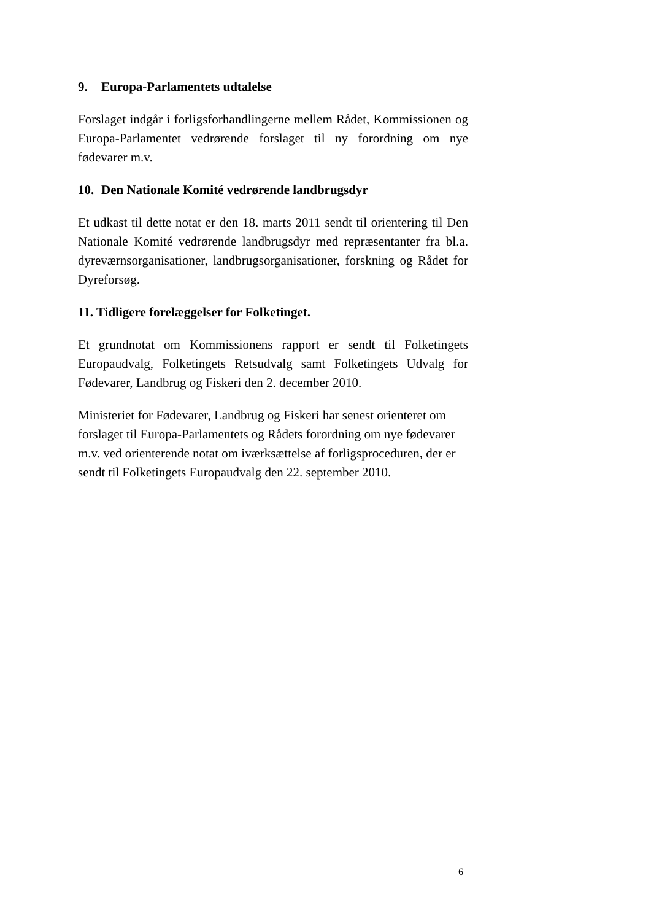9. Europa-Parlamentets udtalelse
Forslaget indgår i forligsforhandlingerne mellem Rådet, Kommissionen og Europa-Parlamentet vedrørende forslaget til ny forordning om nye fødevarer m.v.
10. Den Nationale Komité vedrørende landbrugsdyr
Et udkast til dette notat er den 18. marts 2011 sendt til orientering til Den Nationale Komité vedrørende landbrugsdyr med repræsentanter fra bl.a. dyreværnsorganisationer, landbrugsorganisationer, forskning og Rådet for Dyreforsøg.
11. Tidligere forelæggelser for Folketinget.
Et grundnotat om Kommissionens rapport er sendt til Folketingets Europaudvalg, Folketingets Retsudvalg samt Folketingets Udvalg for Fødevarer, Landbrug og Fiskeri den 2. december 2010.
Ministeriet for Fødevarer, Landbrug og Fiskeri har senest orienteret om forslaget til Europa-Parlamentets og Rådets forordning om nye fødevarer m.v. ved orienterende notat om iværksættelse af forligsproceduren, der er sendt til Folketingets Europaudvalg den 22. september 2010.
6